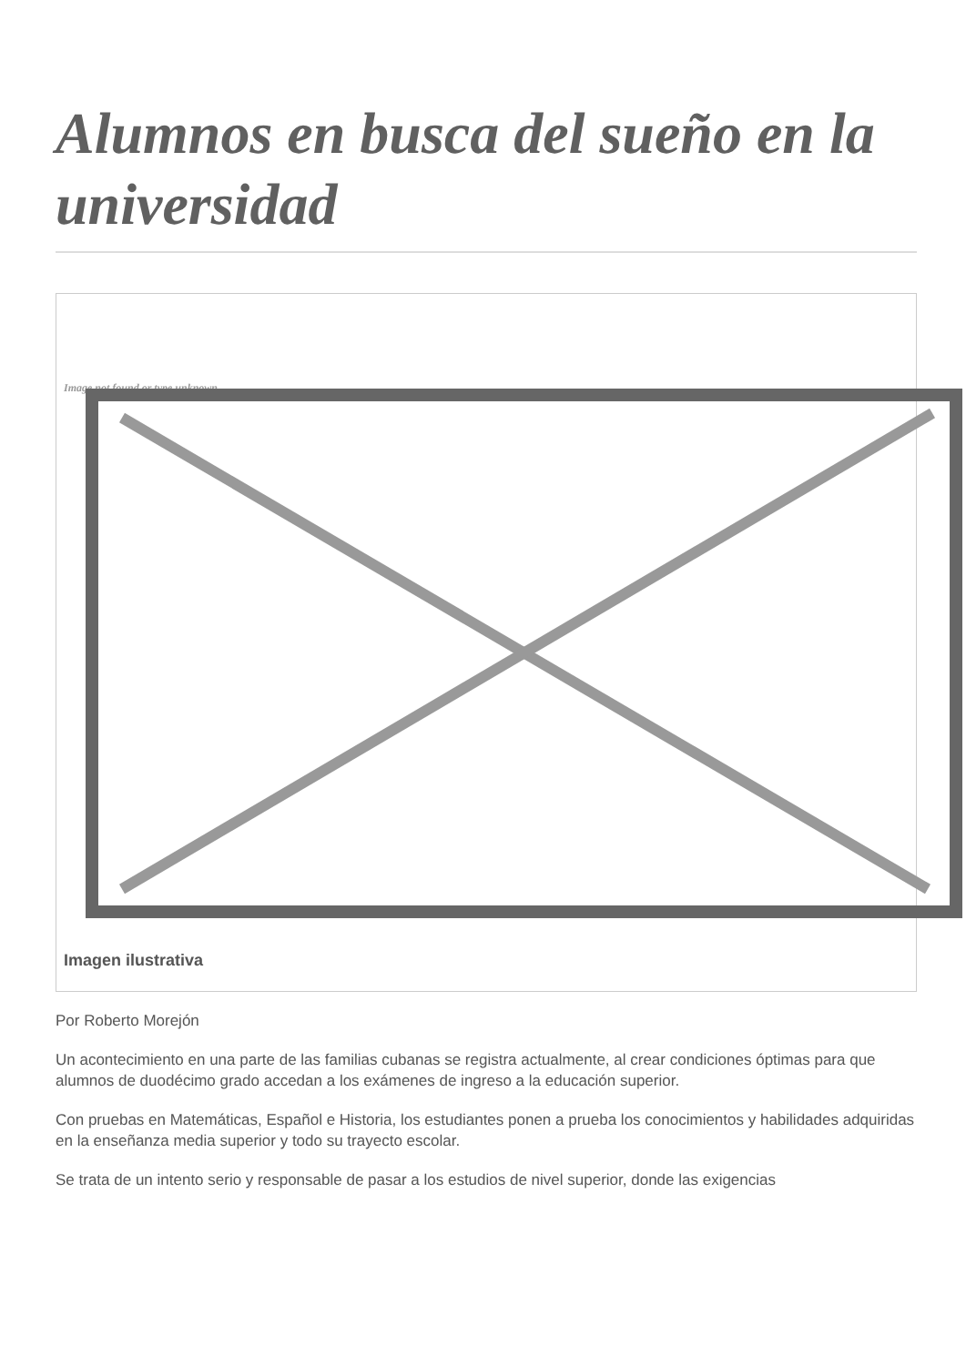Alumnos en busca del sueño en la universidad
Image not found or type unknown
Imagen ilustrativa
Por Roberto Morejón
Un acontecimiento en una parte de las familias cubanas se registra actualmente, al crear condiciones óptimas para que alumnos de duodécimo grado accedan a los exámenes de ingreso a la educación superior.
Con pruebas en Matemáticas, Español e Historia, los estudiantes ponen a prueba los conocimientos y habilidades adquiridas en la enseñanza media superior y todo su trayecto escolar.
Se trata de un intento serio y responsable de pasar a los estudios de nivel superior, donde las exigencias